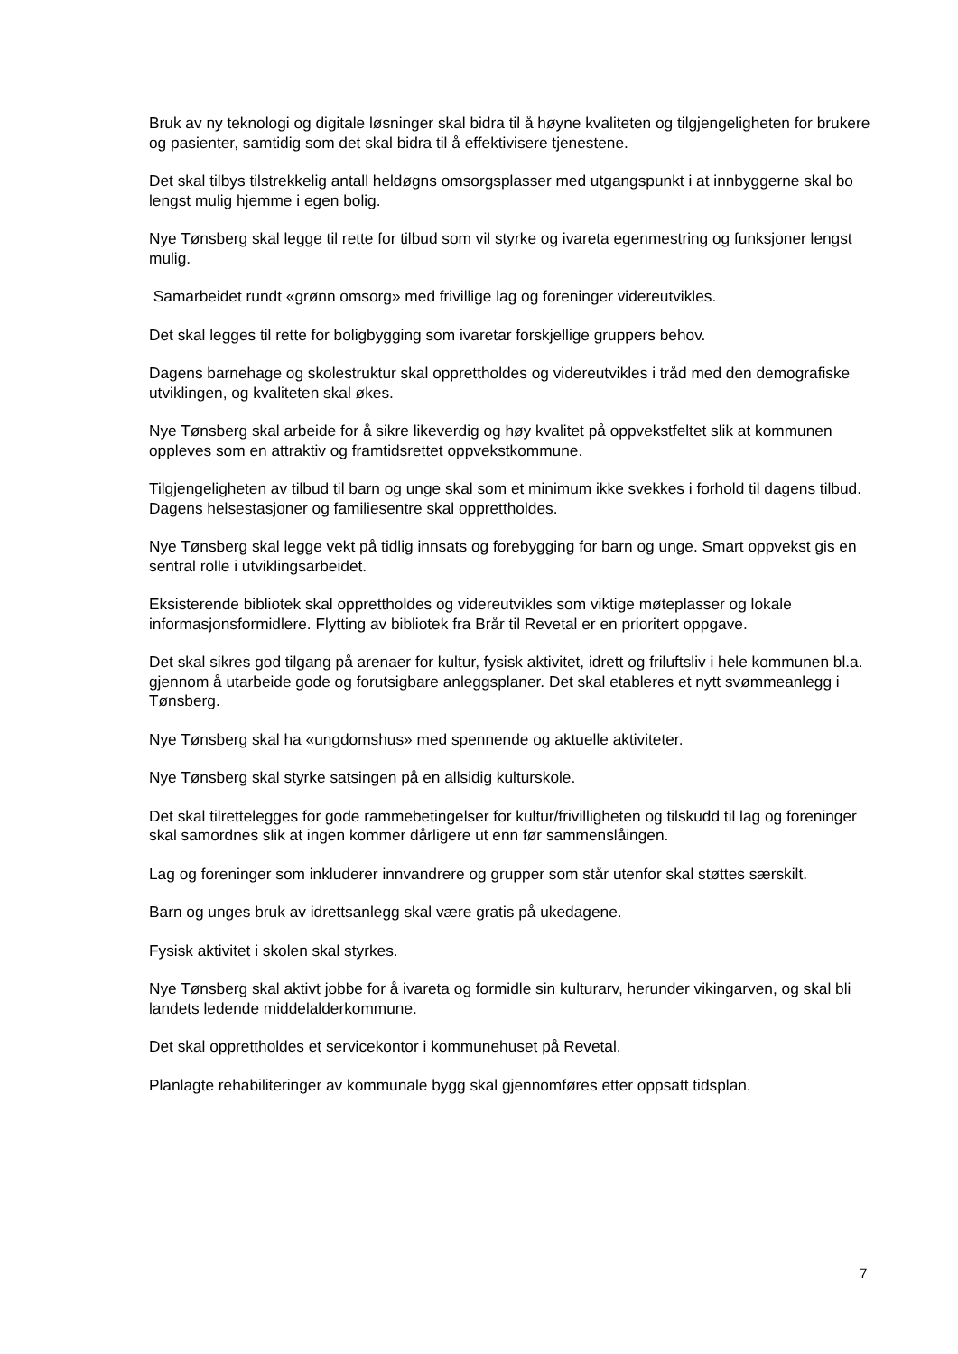Bruk av ny teknologi og digitale løsninger skal bidra til å høyne kvaliteten og tilgjengeligheten for brukere og pasienter, samtidig som det skal bidra til å effektivisere tjenestene.
Det skal tilbys tilstrekkelig antall heldøgns omsorgsplasser med utgangspunkt i at innbyggerne skal bo lengst mulig hjemme i egen bolig.
Nye Tønsberg skal legge til rette for tilbud som vil styrke og ivareta egenmestring og funksjoner lengst mulig.
Samarbeidet rundt «grønn omsorg» med frivillige lag og foreninger videreutvikles.
Det skal legges til rette for boligbygging som ivaretar forskjellige gruppers behov.
Dagens barnehage og skolestruktur skal opprettholdes og videreutvikles i tråd med den demografiske utviklingen, og kvaliteten skal økes.
Nye Tønsberg skal arbeide for å sikre likeverdig og høy kvalitet på oppvekstfeltet slik at kommunen oppleves som en attraktiv og framtidsrettet oppvekstkommune.
Tilgjengeligheten av tilbud til barn og unge skal som et minimum ikke svekkes i forhold til dagens tilbud. Dagens helsestasjoner og familiesentre skal opprettholdes.
Nye Tønsberg skal legge vekt på tidlig innsats og forebygging for barn og unge. Smart oppvekst gis en sentral rolle i utviklingsarbeidet.
Eksisterende bibliotek skal opprettholdes og videreutvikles som viktige møteplasser og lokale informasjonsformidlere. Flytting av bibliotek fra Brår til Revetal er en prioritert oppgave.
Det skal sikres god tilgang på arenaer for kultur, fysisk aktivitet, idrett og friluftsliv i hele kommunen bl.a. gjennom å utarbeide gode og forutsigbare anleggsplaner. Det skal etableres et nytt svømmeanlegg i Tønsberg.
Nye Tønsberg skal ha «ungdomshus» med spennende og aktuelle aktiviteter.
Nye Tønsberg skal styrke satsingen på en allsidig kulturskole.
Det skal tilrettelegges for gode rammebetingelser for kultur/frivilligheten og tilskudd til lag og foreninger skal samordnes slik at ingen kommer dårligere ut enn før sammenslåingen.
Lag og foreninger som inkluderer innvandrere og grupper som står utenfor skal støttes særskilt.
Barn og unges bruk av idrettsanlegg skal være gratis på ukedagene.
Fysisk aktivitet i skolen skal styrkes.
Nye Tønsberg skal aktivt jobbe for å ivareta og formidle sin kulturarv, herunder vikingarven, og skal bli landets ledende middelalderkommune.
Det skal opprettholdes et servicekontor i kommunehuset på Revetal.
Planlagte rehabiliteringer av kommunale bygg skal gjennomføres etter oppsatt tidsplan.
7